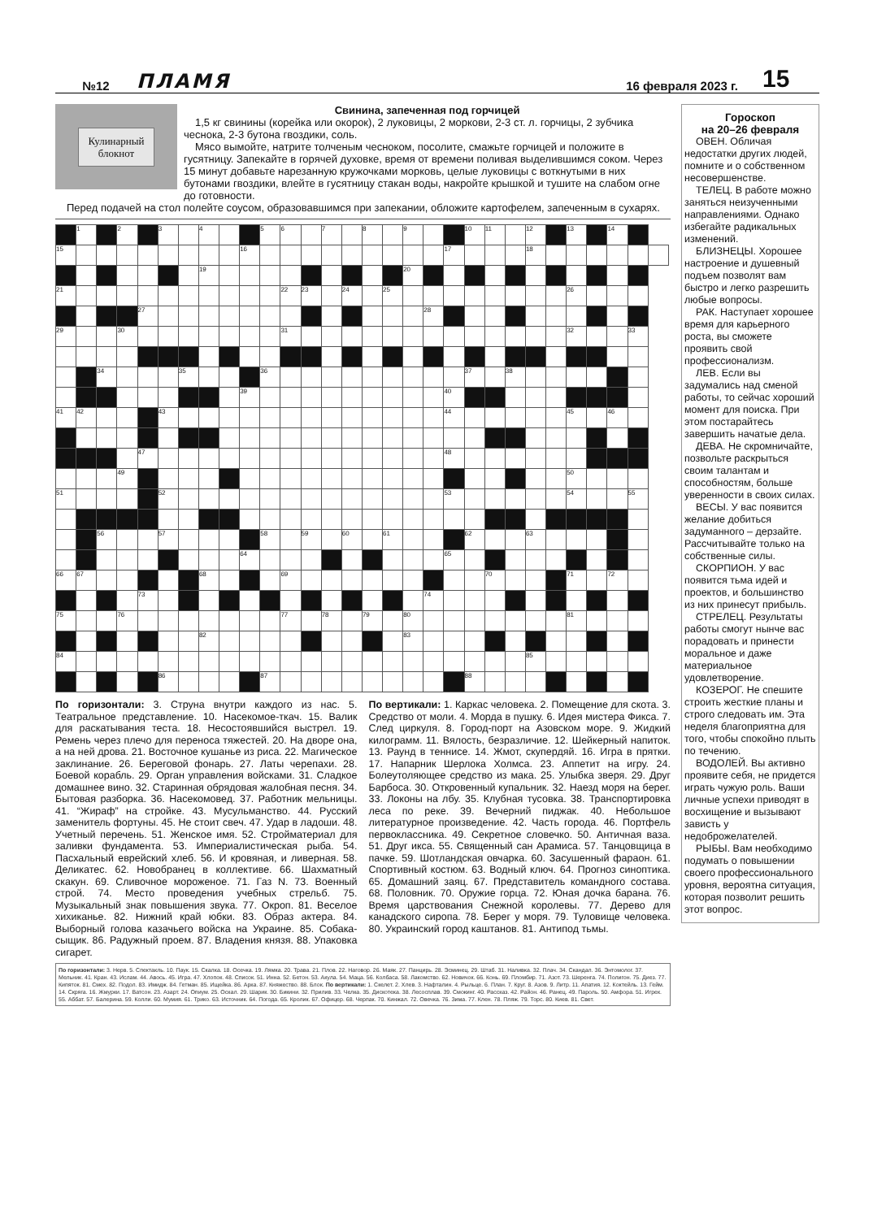№12
ПЛАМЯ
16 февраля 2023 г.
15
Кулинарный
блокнот
Свинина, запеченная под горчицей
1,5 кг свинины (корейка или окорок), 2 луковицы, 2 моркови, 2-3 ст. л. горчицы, 2 зубчика чеснока, 2-3 бутона гвоздики, соль.
Мясо вымойте, натрите толченым чесноком, посолите, смажьте горчицей и положите в гусятницу. Запекайте в горячей духовке, время от времени поливая выделившимся соком. Через 15 минут добавьте нарезанную кружочками морковь, целые луковицы с воткнутыми в них бутонами гвоздики, влейте в гусятницу стакан воды, накройте крышкой и тушите на слабом огне до готовности.
Перед подачей на стол полейте соусом, образовавшимся при запекании, обложите картофелем, запеченным в сухарях.
| | 1 | | 2 | | 3 | | 4 | | | 5 | 6 | | 7 | | 8 | | 9 | | | 10 | 11 | | 12 | | 13 | | 14 | | |
| 15 | | | | | | | | | 16 | | | | | | | | | | 17 | | | | 18 | | | | | | |
| | | | | | | | 19 | | | | | | | | | | 20 | | | | | | | | | | | | |
| 21 | | | | | | | | | | | 22 | 23 | | 24 | | 25 | | | | | | | | | 26 | | | | |
| | | | | 27 | | | | | | | | | | | | | | 28 | | | | | | | | | | | |
| 29 | | | 30 | | | | | | | | 31 | | | | | | | | | | | | | | 32 | | | 33 | |
| | | 34 | | | | 35 | | | | 36 | | | | | | | | | | 37 | | 38 | | | | | | | |
| | | | | | | | | | 39 | | | | | | | | | | 40 | | | | | | | | | | |
| 41 | 42 | | | | 43 | | | | | | | | | | | | | | 44 | | | | | | 45 | | 46 | | |
| | | | | 47 | | | | | | | | | | | | | | | 48 | | | | | | | | | | |
| | | | 49 | | | | | | | | | | | | | | | | | | | | | | 50 | | | | |
| 51 | | | | | 52 | | | | | | | | | | | | | | 53 | | | | | | 54 | | | 55 | |
| | | 56 | | | 57 | | | | | 58 | | 59 | | 60 | | 61 | | | | 62 | | | 63 | | | | | | |
| | | | | | | | | | 64 | | | | | | | | | | 65 | | | | | | | | | | |
| 66 | 67 | | | | | | 68 | | | | 69 | | | | | | | | | | 70 | | | | 71 | | 72 | | |
| | | | | 73 | | | | | | | | | | | | | | 74 | | | | | | | | | | | |
| 75 | | | 76 | | | | | | | | 77 | | 78 | | 79 | | 80 | | | | | | | | 81 | | | | |
| | | | | | | | 82 | | | | | | | | | | 83 | | | | | | | | | | | | |
| 84 | | | | | | | | | | | | | | | | | | | | | | | 85 | | | | | | |
| | | | | | 86 | | | | | 87 | | | | | | | | | | 88 | | | | | | | | | |
По горизонтали: 3. Струна внутри каждого из нас. 5. Театральное представление. 10. Насекомое-ткач. 15. Валик для раскатывания теста. 18. Несостоявшийся выстрел. 19. Ремень через плечо для переноса тяжестей. 20. На дворе она, а на ней дрова. 21. Восточное кушанье из риса. 22. Магическое заклинание. 26. Береговой фонарь. 27. Латы черепахи. 28. Боевой корабль. 29. Орган управления войсками. 31. Сладкое домашнее вино. 32. Старинная обрядовая жалобная песня. 34. Бытовая разборка. 36. Насекомовед. 37. Работник мельницы. 41. “Жираф” на стройке. 43. Мусульманство. 44. Русский заменитель фортуны. 45. Не стоит свеч. 47. Удар в ладоши. 48. Учетный перечень. 51. Женское имя. 52. Стройматериал для заливки фундамента. 53. Империалистическая рыба. 54. Пасхальный еврейский хлеб. 56. И кровяная, и ливерная. 58. Деликатес. 62. Новобранец в коллективе. 66. Шахматный скакун. 69. Сливочное мороженое. 71. Газ N. 73. Военный строй. 74. Место проведения учебных стрельб. 75. Музыкальный знак повышения звука. 77. Окроп. 81. Веселое хихиканье. 82. Нижний край юбки. 83. Образ актера. 84. Выборный голова казачьего войска на Украине. 85. Собака-сыщик. 86. Радужный проем. 87. Владения князя. 88. Упаковка сигарет.
По вертикали: 1. Каркас человека. 2. Помещение для скота. 3. Средство от моли. 4. Морда в пушку. 6. Идея мистера Фикса. 7. След циркуля. 8. Город-порт на Азовском море. 9. Жидкий килограмм. 11. Вялость, безразличие. 12. Шейкерный напиток. 13. Раунд в теннисе. 14. Жмот, скупердяй. 16. Игра в прятки. 17. Напарник Шерлока Холмса. 23. Аппетит на игру. 24. Болеутоляющее средство из мака. 25. Улыбка зверя. 29. Друг Барбоса. 30. Откровенный купальник. 32. Наезд моря на берег. 33. Локоны на лбу. 35. Клубная тусовка. 38. Транспортировка леса по реке. 39. Вечерний пиджак. 40. Небольшое литературное произведение. 42. Часть города. 46. Портфель первоклассника. 49. Секретное словечко. 50. Античная ваза. 51. Друг икса. 55. Священный сан Арамиса. 57. Танцовщица в пачке. 59. Шотландская овчарка. 60. Засушенный фараон. 61. Спортивный костюм. 63. Водный ключ. 64. Прогноз синоптика. 65. Домашний заяц. 67. Представитель командного состава. 68. Половник. 70. Оружие горца. 72. Юная дочка барана. 76. Время царствования Снежной королевы. 77. Дерево для канадского сиропа. 78. Берег у моря. 79. Туловище человека. 80. Украинский город каштанов. 81. Антипод тьмы.
По горизонтали: 3. Нерв. 5. Спектакль. 10. Паук. 15. Скалка. 18. Осечка. 19. Лямка. 20. Трава. 21. Плов. 22. Наговор. 26. Маяк. 27. Панцирь. 28. Эсминец. 29. Штаб. 31. Наливка. 32. Плач. 34. Скандал. 36. Энтомолог. 37. Мельник. 41. Кран. 43. Ислам. 44. Авось. 45. Игра. 47. Хлопок. 48. Список. 51. Инна. 52. Бетон. 53. Акула. 54. Маца. 56. Колбаса. 58. Лакомство. 62. Новичок. 66. Конь. 69. Пломбир. 71. Азот. 73. Шеренга. 74. Полигон. 75. Диез. 77. Кипяток. 81. Смех. 82. Подол. 83. Имидж. 84. Гетман. 85. Ищейка. 86. Арка. 87. Княжество. 88. Блок. По вертикали: 1. Скелет. 2. Хлев. 3. Нафталин. 4. Рыльце. 6. План. 7. Круг. 8. Азов. 9. Литр. 11. Апатия. 12. Коктейль. 13. Гейм. 14. Скряга. 16. Жмурки. 17. Ватсон. 23. Азарт. 24. Опиум. 25. Оскал. 29. Шарик. 30. Бикини. 32. Прилив. 33. Челка. 35. Дискотека. 38. Лесосплав. 39. Смокинг. 40. Рассказ. 42. Район. 46. Ранец. 49. Пароль. 50. Амфора. 51. Игрек. 55. Аббат. 57. Балерина. 59. Колли. 60. Мумия. 61. Трико. 63. Источник. 64. Погода. 65. Кролик. 67. Офицер. 68. Черпак. 70. Кинжал. 72. Овечка. 76. Зима. 77. Клен. 78. Пляж. 79. Торс. 80. Киев. 81. Свет.
Гороскоп
на 20–26 февраля
ОВЕН. Обличая недостатки других людей, помните и о собственном несовершенстве.
ТЕЛЕЦ. В работе можно заняться неизученными направлениями. Однако избегайте радикальных изменений.
БЛИЗНЕЦЫ. Хорошее настроение и душевный подъем позволят вам быстро и легко разрешить любые вопросы.
РАК. Наступает хорошее время для карьерного роста, вы сможете проявить свой профессионализм.
ЛЕВ. Если вы задумались над сменой работы, то сейчас хороший момент для поиска. При этом постарайтесь завершить начатые дела.
ДЕВА. Не скромничайте, позвольте раскрыться своим талантам и способностям, больше уверенности в своих силах.
ВЕСЫ. У вас появится желание добиться задуманного – дерзайте. Рассчитывайте только на собственные силы.
СКОРПИОН. У вас появится тьма идей и проектов, и большинство из них принесут прибыль.
СТРЕЛЕЦ. Результаты работы смогут нынче вас порадовать и принести моральное и даже материальное удовлетворение.
КОЗЕРОГ. Не спешите строить жесткие планы и строго следовать им. Эта неделя благоприятна для того, чтобы спокойно плыть по течению.
ВОДОЛЕЙ. Вы активно проявите себя, не придется играть чужую роль. Ваши личные успехи приводят в восхищение и вызывают зависть у недоброжелателей.
РЫБЫ. Вам необходимо подумать о повышении своего профессионального уровня, вероятна ситуация, которая позволит решить этот вопрос.